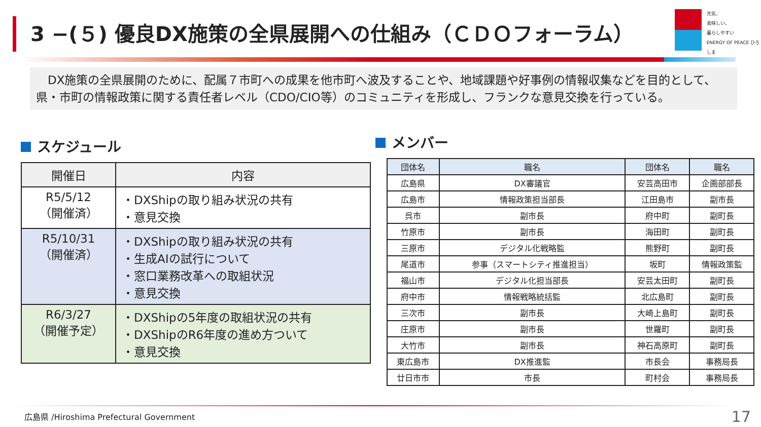3 −(５) 優良DX施策の全県展開への仕組み（ＣＤＯフォーラム）
元気、
美味しい、
暮らしやすい
ENERGY OF PEACE ひろしま
　DX施策の全県展開のために、配属７市町への成果を他市町へ波及することや、地域課題や好事例の情報収集などを目的として、県・市町の情報政策に関する責任者レベル（CDO/CIO等）のコミュニティを形成し、フランクな意見交換を行っている。
スケジュール メンバー
| 開催日 | 内容 |
| --- | --- |
| R5/5/12 （開催済） | ・DXShipの取り組み状況の共有 ・意見交換 |
| R5/10/31 （開催済） | ・DXShipの取り組み状況の共有 ・生成AIの試行について ・窓口業務改革への取組状況 ・意見交換 |
| R6/3/27 （開催予定） | ・DXShipの5年度の取組状況の共有 ・DXShipのR6年度の進め方ついて ・意見交換 |
| 団体名 | 職名 | 団体名 | 職名 |
| --- | --- | --- | --- |
| 広島県 | DX審議官 | 安芸高田市 | 企画部部長 |
| 広島市 | 情報政策担当部長 | 江田島市 | 副市長 |
| 呉市 | 副市長 | 府中町 | 副町長 |
| 竹原市 | 副市長 | 海田町 | 副町長 |
| 三原市 | デジタル化戦略監 | 熊野町 | 副町長 |
| 尾道市 | 参事（スマートシティ推進担当） | 坂町 | 情報政策監 |
| 福山市 | デジタル化担当部長 | 安芸太田町 | 副町長 |
| 府中市 | 情報戦略統括監 | 北広島町 | 副町長 |
| 三次市 | 副市長 | 大崎上島町 | 副町長 |
| 庄原市 | 副市長 | 世羅町 | 副町長 |
| 大竹市 | 副市長 | 神石高原町 | 副町長 |
| 東広島市 | DX推進監 | 市長会 | 事務局長 |
| 廿日市市 | 市長 | 町村会 | 事務局長 |
広島県 /Hiroshima Prefectural Government
17